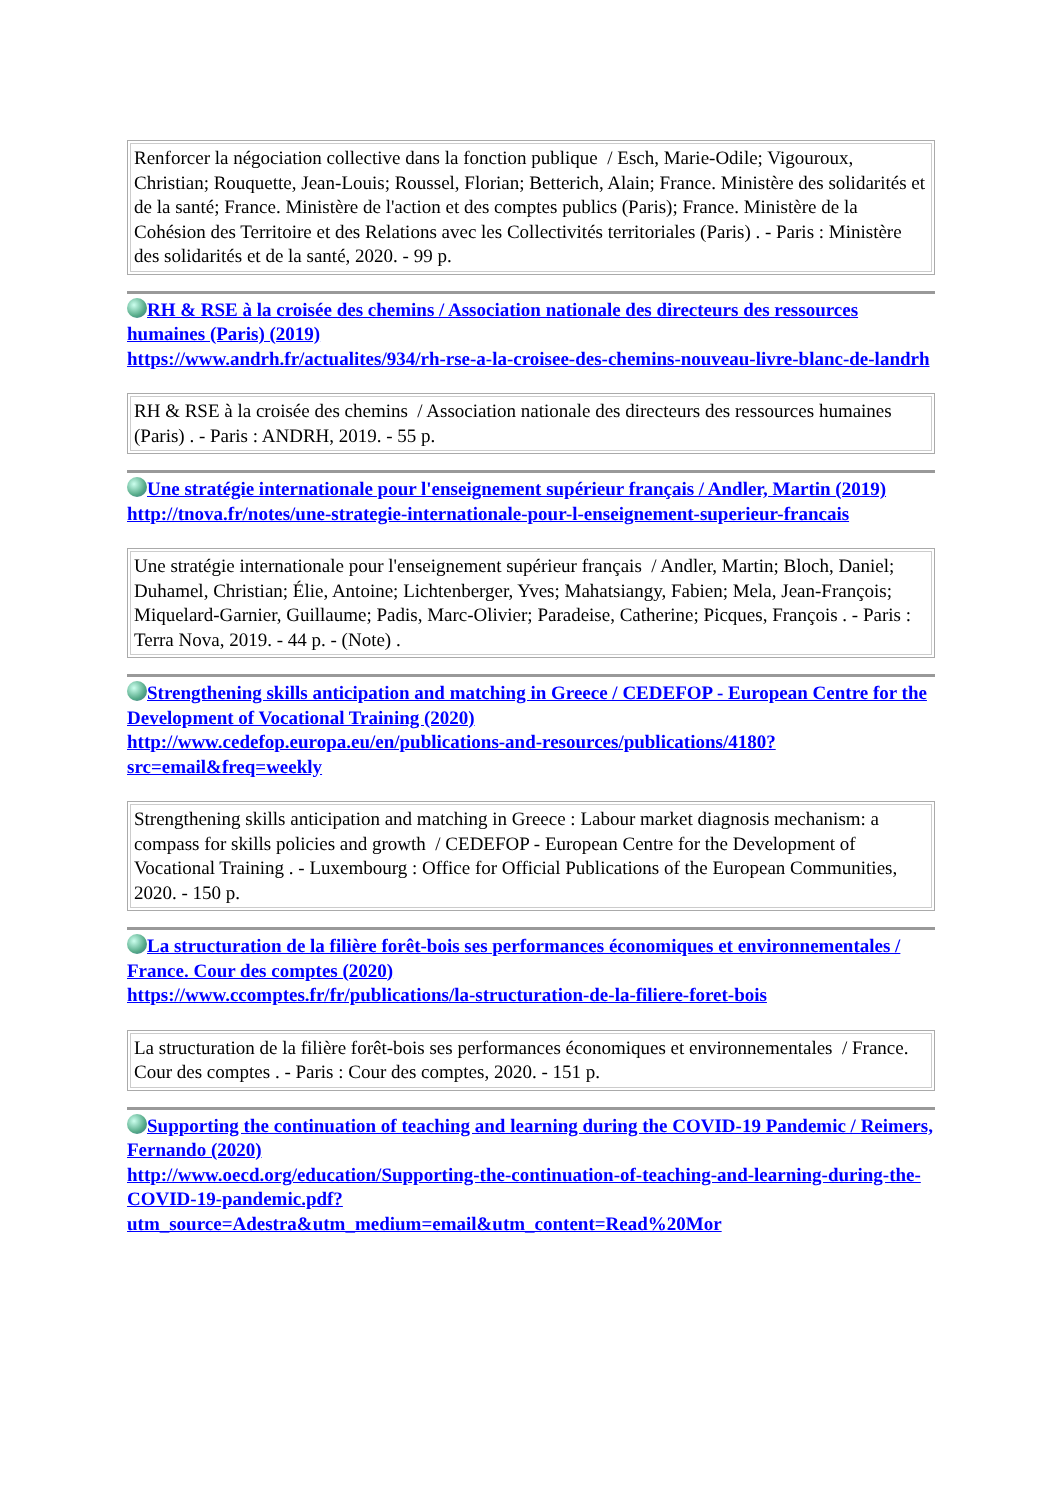| Renforcer la négociation collective dans la fonction publique / Esch, Marie-Odile; Vigouroux, Christian; Rouquette, Jean-Louis; Roussel, Florian; Betterich, Alain; France. Ministère des solidarités et de la santé; France. Ministère de l'action et des comptes publics (Paris); France. Ministère de la Cohésion des Territoire et des Relations avec les Collectivités territoriales (Paris) . - Paris : Ministère des solidarités et de la santé, 2020. - 99 p. |
RH & RSE à la croisée des chemins / Association nationale des directeurs des ressources humaines (Paris) (2019)
https://www.andrh.fr/actualites/934/rh-rse-a-la-croisee-des-chemins-nouveau-livre-blanc-de-landrh
| RH & RSE à la croisée des chemins / Association nationale des directeurs des ressources humaines (Paris) . - Paris : ANDRH, 2019. - 55 p. |
Une stratégie internationale pour l'enseignement supérieur français / Andler, Martin (2019)
http://tnova.fr/notes/une-strategie-internationale-pour-l-enseignement-superieur-francais
| Une stratégie internationale pour l'enseignement supérieur français / Andler, Martin; Bloch, Daniel; Duhamel, Christian; Élie, Antoine; Lichtenberger, Yves; Mahatsiangy, Fabien; Mela, Jean-François; Miquelard-Garnier, Guillaume; Padis, Marc-Olivier; Paradeise, Catherine; Picques, François . - Paris : Terra Nova, 2019. - 44 p. - (Note) . |
Strengthening skills anticipation and matching in Greece / CEDEFOP - European Centre for the Development of Vocational Training (2020)
http://www.cedefop.europa.eu/en/publications-and-resources/publications/4180?src=email&freq=weekly
| Strengthening skills anticipation and matching in Greece : Labour market diagnosis mechanism: a compass for skills policies and growth / CEDEFOP - European Centre for the Development of Vocational Training . - Luxembourg : Office for Official Publications of the European Communities, 2020. - 150 p. |
La structuration de la filière forêt-bois ses performances économiques et environnementales / France. Cour des comptes (2020)
https://www.ccomptes.fr/fr/publications/la-structuration-de-la-filiere-foret-bois
| La structuration de la filière forêt-bois ses performances économiques et environnementales / France. Cour des comptes . - Paris : Cour des comptes, 2020. - 151 p. |
Supporting the continuation of teaching and learning during the COVID-19 Pandemic / Reimers, Fernando (2020)
http://www.oecd.org/education/Supporting-the-continuation-of-teaching-and-learning-during-the-COVID-19-pandemic.pdf?utm_source=Adestra&utm_medium=email&utm_content=Read%20Mor